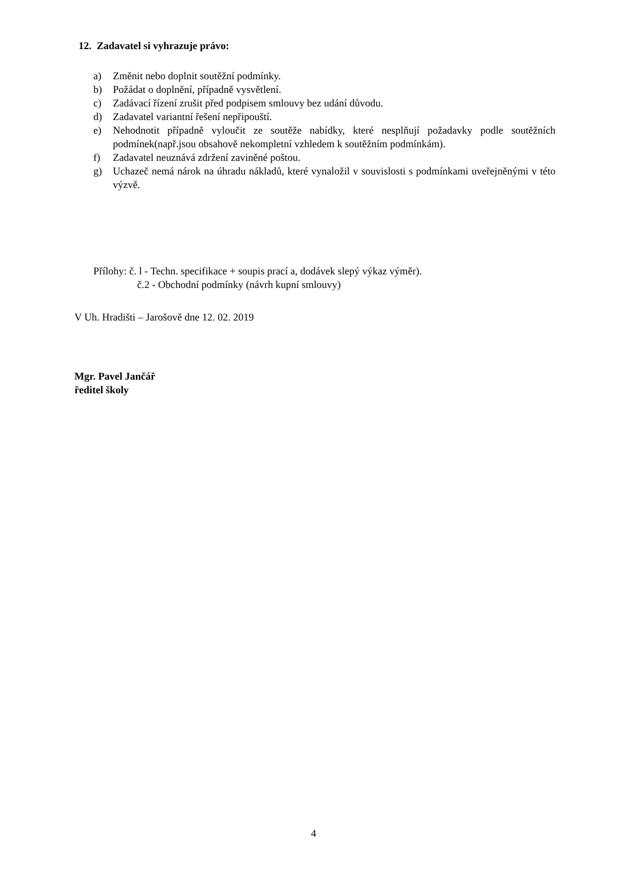12. Zadavatel si vyhrazuje právo:
a) Změnit nebo doplnit soutěžní podmínky.
b) Požádat o doplnění, případně vysvětlení.
c) Zadávací řízení zrušit před podpisem smlouvy bez udání důvodu.
d) Zadavatel variantní řešení nepřipouští.
e) Nehodnotit případně vyloučit ze soutěže nabídky, které nesplňují požadavky podle soutěžních podmínek(např.jsou obsahově nekompletní vzhledem k soutěžním podmínkám).
f) Zadavatel neuznává zdržení zaviněné poštou.
g) Uchazeč nemá nárok na úhradu nákladů, které vynaložil v souvislosti s podmínkami uveřejněnými v této výzvě.
Přílohy: č. l - Techn. specifikace + soupis prací a, dodávek slepý výkaz výměr).
č.2 - Obchodní podmínky (návrh kupní smlouvy)
V Uh. Hradišti – Jarošově dne 12. 02. 2019
Mgr. Pavel Jančář
ředitel školy
4